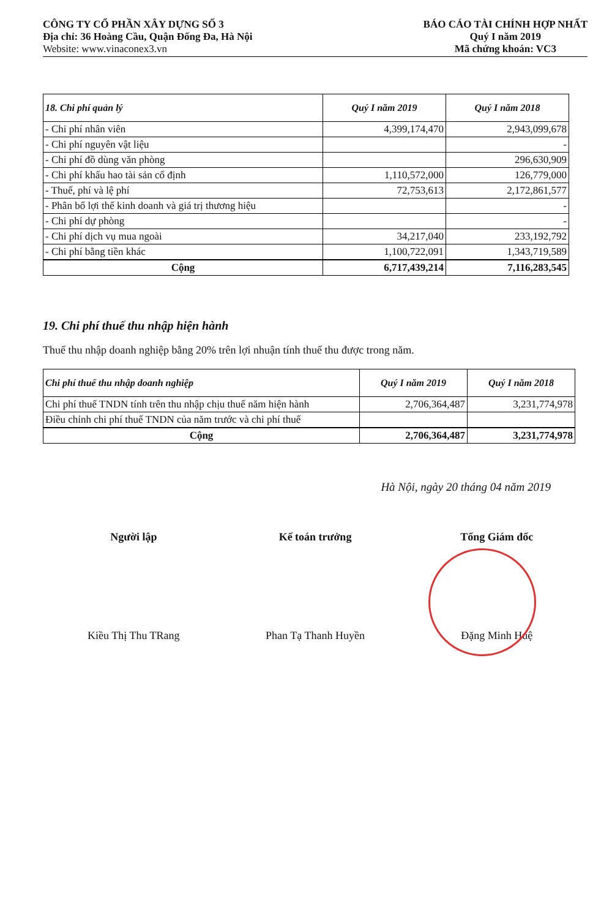CÔNG TY CỔ PHẦN XÂY DỰNG SỐ 3
Địa chỉ: 36 Hoàng Cầu, Quận Đống Đa, Hà Nội
Website: www.vinaconex3.vn
BÁO CÁO TÀI CHÍNH HỢP NHẤT
Quý I năm 2019
Mã chứng khoán: VC3
| 18. Chi phí quản lý | Quý I năm 2019 | Quý I năm 2018 |
| --- | --- | --- |
| - Chi phí nhân viên | 4,399,174,470 | 2,943,099,678 |
| - Chi phí nguyên vật liệu | | - |
| - Chi phí đồ dùng văn phòng | | 296,630,909 |
| - Chi phí khấu hao tài sản cố định | 1,110,572,000 | 126,779,000 |
| - Thuế, phí và lệ phí | 72,753,613 | 2,172,861,577 |
| - Phân bổ lợi thế kinh doanh và giá trị thương hiệu | | - |
| - Chi phí dự phòng | | - |
| - Chi phí dịch vụ mua ngoài | 34,217,040 | 233,192,792 |
| - Chi phí bằng tiền khác | 1,100,722,091 | 1,343,719,589 |
| Cộng | 6,717,439,214 | 7,116,283,545 |
19. Chi phí thuế thu nhập hiện hành
Thuế thu nhập doanh nghiệp bằng 20% trên lợi nhuận tính thuế thu được trong năm.
| Chi phí thuế thu nhập doanh nghiệp | Quý I năm 2019 | Quý I năm 2018 |
| --- | --- | --- |
| Chi phí thuế TNDN tính trên thu nhập chịu thuế năm hiện hành | 2,706,364,487 | 3,231,774,978 |
| Điều chỉnh chi phí thuế TNDN của năm trước và chi phí thuế | | |
| Cộng | 2,706,364,487 | 3,231,774,978 |
Hà Nội, ngày 20 tháng 04 năm 2019
Người lập
Kiều Thị Thu TRang
Kế toán trưởng
Phan Tạ Thanh Huyền
Tổng Giám đốc
Đặng Minh Huệ